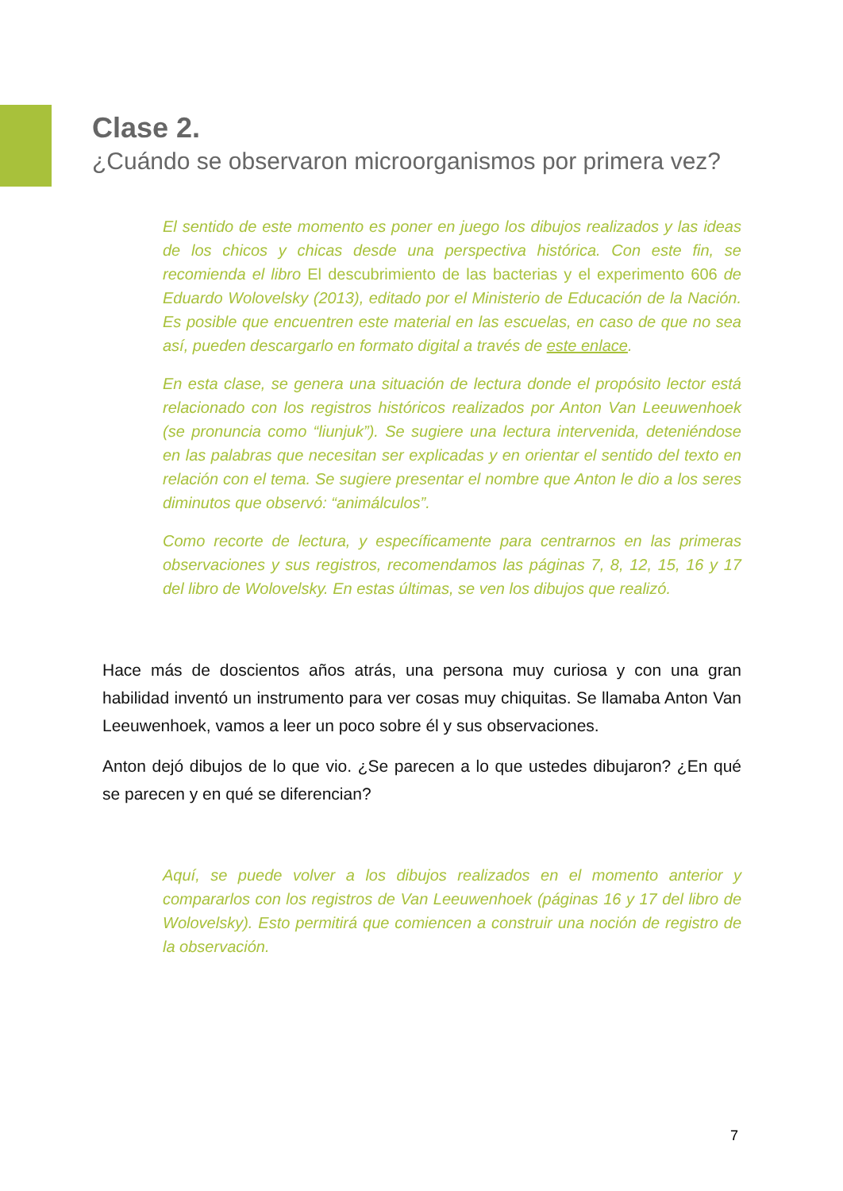Clase 2.
¿Cuándo se observaron microorganismos por primera vez?
El sentido de este momento es poner en juego los dibujos realizados y las ideas de los chicos y chicas desde una perspectiva histórica. Con este fin, se recomienda el libro El descubrimiento de las bacterias y el experimento 606 de Eduardo Wolovelsky (2013), editado por el Ministerio de Educación de la Nación. Es posible que encuentren este material en las escuelas, en caso de que no sea así, pueden descargarlo en formato digital a través de este enlace.
En esta clase, se genera una situación de lectura donde el propósito lector está relacionado con los registros históricos realizados por Anton Van Leeuwenhoek (se pronuncia como “liunjuk”). Se sugiere una lectura intervenida, deteniéndose en las palabras que necesitan ser explicadas y en orientar el sentido del texto en relación con el tema. Se sugiere presentar el nombre que Anton le dio a los seres diminutos que observó: “animálculos”.
Como recorte de lectura, y específicamente para centrarnos en las primeras observaciones y sus registros, recomendamos las páginas 7, 8, 12, 15, 16 y 17 del libro de Wolovelsky. En estas últimas, se ven los dibujos que realizó.
Hace más de doscientos años atrás, una persona muy curiosa y con una gran habilidad inventó un instrumento para ver cosas muy chiquitas. Se llamaba Anton Van Leeuwenhoek, vamos a leer un poco sobre él y sus observaciones.
Anton dejó dibujos de lo que vio. ¿Se parecen a lo que ustedes dibujaron? ¿En qué se parecen y en qué se diferencian?
Aquí, se puede volver a los dibujos realizados en el momento anterior y compararlos con los registros de Van Leeuwenhoek (páginas 16 y 17 del libro de Wolovelsky). Esto permitirá que comiencen a construir una noción de registro de la observación.
7